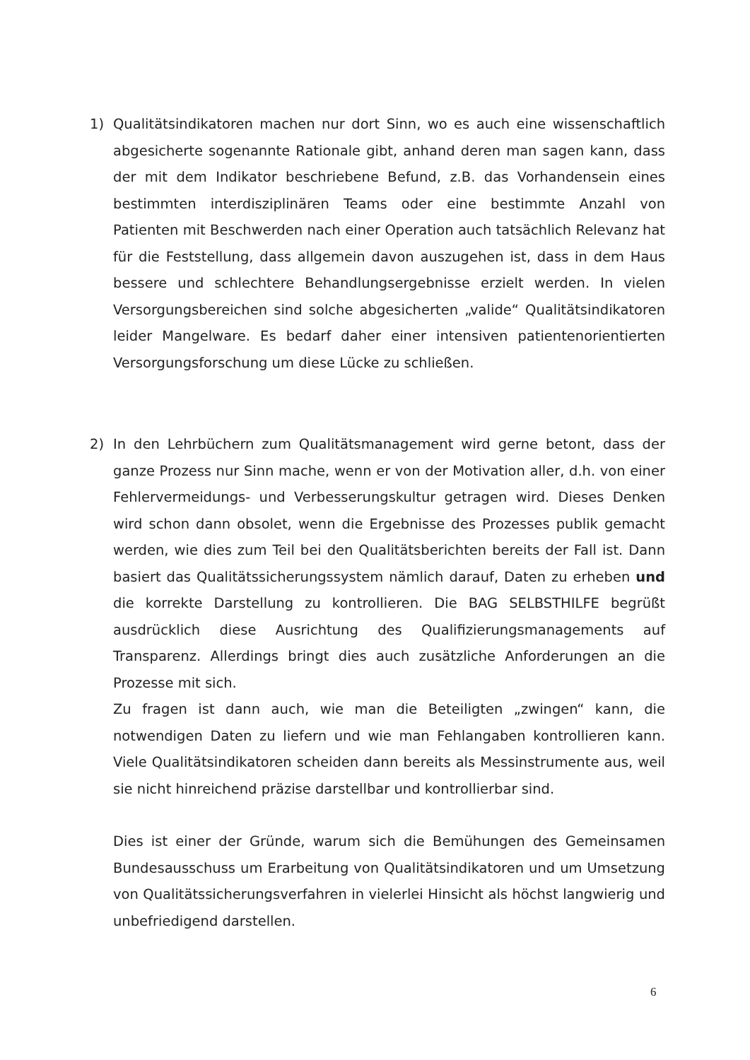1) Qualitätsindikatoren machen nur dort Sinn, wo es auch eine wissenschaftlich abgesicherte sogenannte Rationale gibt, anhand deren man sagen kann, dass der mit dem Indikator beschriebene Befund, z.B. das Vorhandensein eines bestimmten interdisziplinären Teams oder eine bestimmte Anzahl von Patienten mit Beschwerden nach einer Operation auch tatsächlich Relevanz hat für die Feststellung, dass allgemein davon auszugehen ist, dass in dem Haus bessere und schlechtere Behandlungsergebnisse erzielt werden. In vielen Versorgungsbereichen sind solche abgesicherten „valide“ Qualitätsindikatoren leider Mangelware. Es bedarf daher einer intensiven patientenorientierten Versorgungsforschung um diese Lücke zu schließen.
2) In den Lehrbüchern zum Qualitätsmanagement wird gerne betont, dass der ganze Prozess nur Sinn mache, wenn er von der Motivation aller, d.h. von einer Fehlervermeidungs- und Verbesserungskultur getragen wird. Dieses Denken wird schon dann obsolet, wenn die Ergebnisse des Prozesses publik gemacht werden, wie dies zum Teil bei den Qualitätsberichten bereits der Fall ist. Dann basiert das Qualitätssicherungssystem nämlich darauf, Daten zu erheben und die korrekte Darstellung zu kontrollieren. Die BAG SELBSTHILFE begrüßt ausdrücklich diese Ausrichtung des Qualifizierungsmanagements auf Transparenz. Allerdings bringt dies auch zusätzliche Anforderungen an die Prozesse mit sich.
Zu fragen ist dann auch, wie man die Beteiligten „zwingen“ kann, die notwendigen Daten zu liefern und wie man Fehlangaben kontrollieren kann. Viele Qualitätsindikatoren scheiden dann bereits als Messinstrumente aus, weil sie nicht hinreichend präzise darstellbar und kontrollierbar sind.
Dies ist einer der Gründe, warum sich die Bemühungen des Gemeinsamen Bundesausschuss um Erarbeitung von Qualitätsindikatoren und um Umsetzung von Qualitätssicherungsverfahren in vielerlei Hinsicht als höchst langwierig und unbefriedigend darstellen.
6